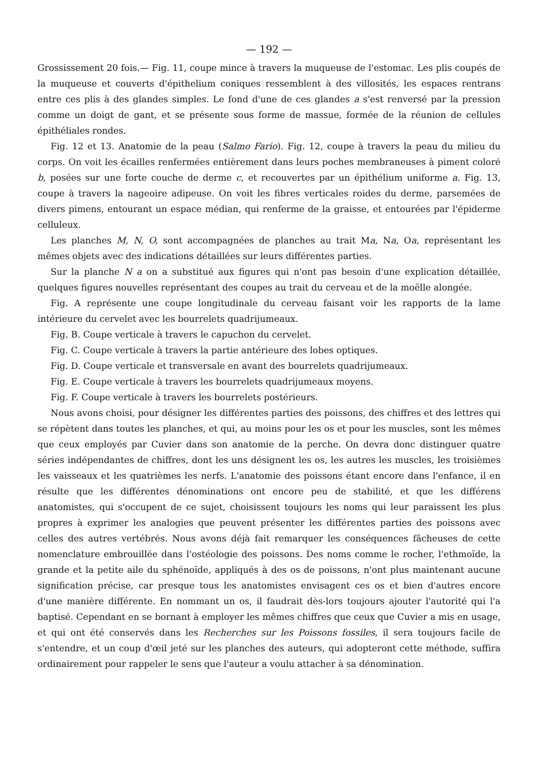— 192 —
Grossissement 20 fois.— Fig. 11, coupe mince à travers la muqueuse de l'estomac. Les plis coupés de la muqueuse et couverts d'épithelium coniques ressemblent à des villosités, les espaces rentrans entre ces plis à des glandes simples. Le fond d'une de ces glandes a s'est renversé par la pression comme un doigt de gant, et se présente sous forme de massue, formée de la réunion de cellules épithéliales rondes.
Fig. 12 et 13. Anatomie de la peau (Salmo Fario). Fig. 12, coupe à travers la peau du milieu du corps. On voit les écailles renfermées entièrement dans leurs poches membraneuses à piment coloré b, posées sur une forte couche de derme c, et recouvertes par un épithélium uniforme a. Fig. 13, coupe à travers la nageoire adipeuse. On voit les fibres verticales roides du derme, parsemées de divers pimens, entourant un espace médian, qui renferme de la graisse, et entourées par l'épiderme celluleux.
Les planches M, N, O, sont accompagnées de planches au trait Ma, Na, Oa, représentant les mêmes objets avec des indications détaillées sur leurs différentes parties.
Sur la planche N a on a substitué aux figures qui n'ont pas besoin d'une explication détaillée, quelques figures nouvelles représentant des coupes au trait du cerveau et de la moëlle alongée.
Fig. A représente une coupe longitudinale du cerveau faisant voir les rapports de la lame intérieure du cervelet avec les bourrelets quadrijumeaux.
Fig. B. Coupe verticale à travers le capuchon du cervelet.
Fig. C. Coupe verticale à travers la partie antérieure des lobes optiques.
Fig. D. Coupe verticale et transversale en avant des bourrelets quadrijumeaux.
Fig. E. Coupe verticale à travers les bourrelets quadrijumeaux moyens.
Fig. F. Coupe verticale à travers les bourrelets postérieurs.
Nous avons choisi, pour désigner les différentes parties des poissons, des chiffres et des lettres qui se répètent dans toutes les planches, et qui, au moins pour les os et pour les muscles, sont les mêmes que ceux employés par Cuvier dans son anatomie de la perche. On devra donc distinguer quatre séries indépendantes de chiffres, dont les uns désignent les os, les autres les muscles, les troisièmes les vaisseaux et les quatrièmes les nerfs. L'anatomie des poissons étant encore dans l'enfance, il en résulte que les différentes dénominations ont encore peu de stabilité, et que les différens anatomistes, qui s'occupent de ce sujet, choisissent toujours les noms qui leur paraissent les plus propres à exprimer les analogies que peuvent présenter les différentes parties des poissons avec celles des autres vertébrés. Nous avons déjà fait remarquer les conséquences fâcheuses de cette nomenclature embrouillée dans l'ostéologie des poissons. Des noms comme le rocher, l'ethmoïde, la grande et la petite aile du sphénoïde, appliqués à des os de poissons, n'ont plus maintenant aucune signification précise, car presque tous les anatomistes envisagent ces os et bien d'autres encore d'une manière différente. En nommant un os, il faudrait dès-lors toujours ajouter l'autorité qui l'a baptisé. Cependant en se bornant à employer les mêmes chiffres que ceux que Cuvier a mis en usage, et qui ont été conservés dans les Recherches sur les Poissons fossiles, il sera toujours facile de s'entendre, et un coup d'œil jeté sur les planches des auteurs, qui adopteront cette méthode, suffira ordinairement pour rappeler le sens que l'auteur a voulu attacher à sa dénomination.